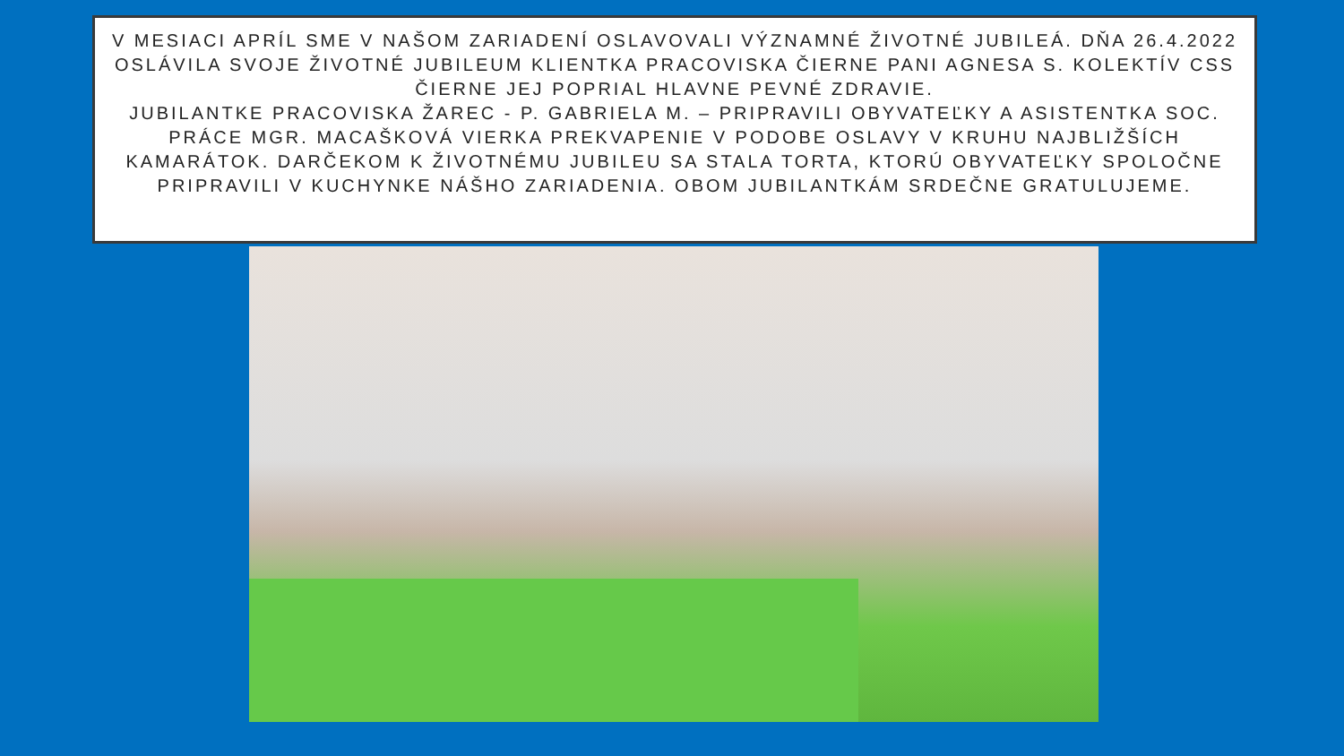V MESIACI APRÍL SME V NAŠOM ZARIADENÍ OSLAVOVALI VÝZNAMNÉ ŽIVOTNÉ JUBILEÁ. DŇA 26.4.2022 OSLÁVILA SVOJE ŽIVOTNÉ JUBILEUM KLIENTKA PRACOVISKA ČIERNE PANI AGNESA S. KOLEKTÍV CSS ČIERNE JEJ POPRIAL HLAVNE PEVNÉ ZDRAVIE.
JUBILANTKE PRACOVISKA ŽAREC - P. GABRIELA M. – PRIPRAVILI OBYVATEĽKY A ASISTENTKA SOC. PRÁCE MGR. MACAŠKOVÁ VIERKA PREKVAPENIE V PODOBE OSLAVY V KRUHU NAJBLIŽŠÍCH KAMARÁTOK. DARČEKOM K ŽIVOTNÉMU JUBILEU SA STALA TORTA, KTORÚ OBYVATEĽKY SPOLOČNE PRIPRAVILI V KUCHYNKE NÁŠHO ZARIADENIA. OBOM JUBILANTKÁM SRDEČNE GRATULUJEME.